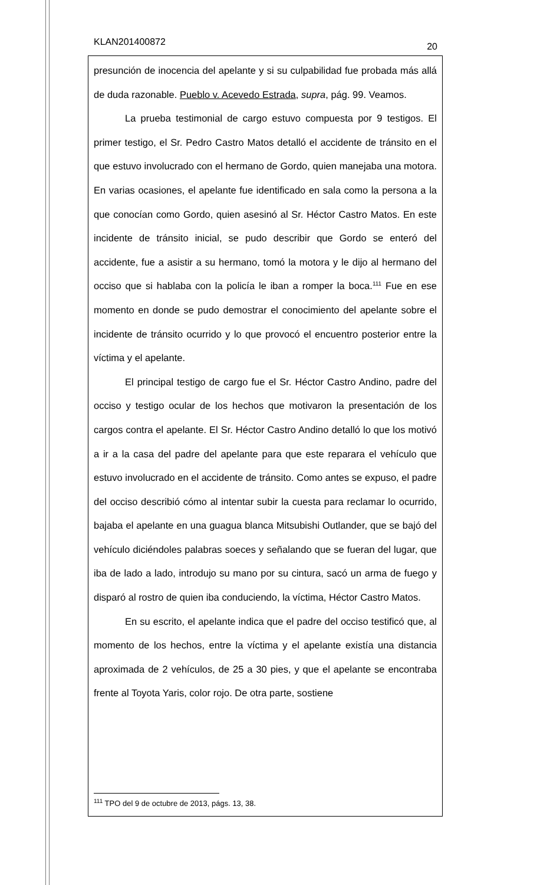KLAN201400872 20
presunción de inocencia del apelante y si su culpabilidad fue probada más allá de duda razonable. Pueblo v. Acevedo Estrada, supra, pág. 99. Veamos.
La prueba testimonial de cargo estuvo compuesta por 9 testigos. El primer testigo, el Sr. Pedro Castro Matos detalló el accidente de tránsito en el que estuvo involucrado con el hermano de Gordo, quien manejaba una motora. En varias ocasiones, el apelante fue identificado en sala como la persona a la que conocían como Gordo, quien asesinó al Sr. Héctor Castro Matos. En este incidente de tránsito inicial, se pudo describir que Gordo se enteró del accidente, fue a asistir a su hermano, tomó la motora y le dijo al hermano del occiso que si hablaba con la policía le iban a romper la boca.<sup>111</sup> Fue en ese momento en donde se pudo demostrar el conocimiento del apelante sobre el incidente de tránsito ocurrido y lo que provocó el encuentro posterior entre la víctima y el apelante.
El principal testigo de cargo fue el Sr. Héctor Castro Andino, padre del occiso y testigo ocular de los hechos que motivaron la presentación de los cargos contra el apelante. El Sr. Héctor Castro Andino detalló lo que los motivó a ir a la casa del padre del apelante para que este reparara el vehículo que estuvo involucrado en el accidente de tránsito. Como antes se expuso, el padre del occiso describió cómo al intentar subir la cuesta para reclamar lo ocurrido, bajaba el apelante en una guagua blanca Mitsubishi Outlander, que se bajó del vehículo diciéndoles palabras soeces y señalando que se fueran del lugar, que iba de lado a lado, introdujo su mano por su cintura, sacó un arma de fuego y disparó al rostro de quien iba conduciendo, la víctima, Héctor Castro Matos.
En su escrito, el apelante indica que el padre del occiso testificó que, al momento de los hechos, entre la víctima y el apelante existía una distancia aproximada de 2 vehículos, de 25 a 30 pies, y que el apelante se encontraba frente al Toyota Yaris, color rojo. De otra parte, sostiene
<sup>111</sup> TPO del 9 de octubre de 2013, págs. 13, 38.